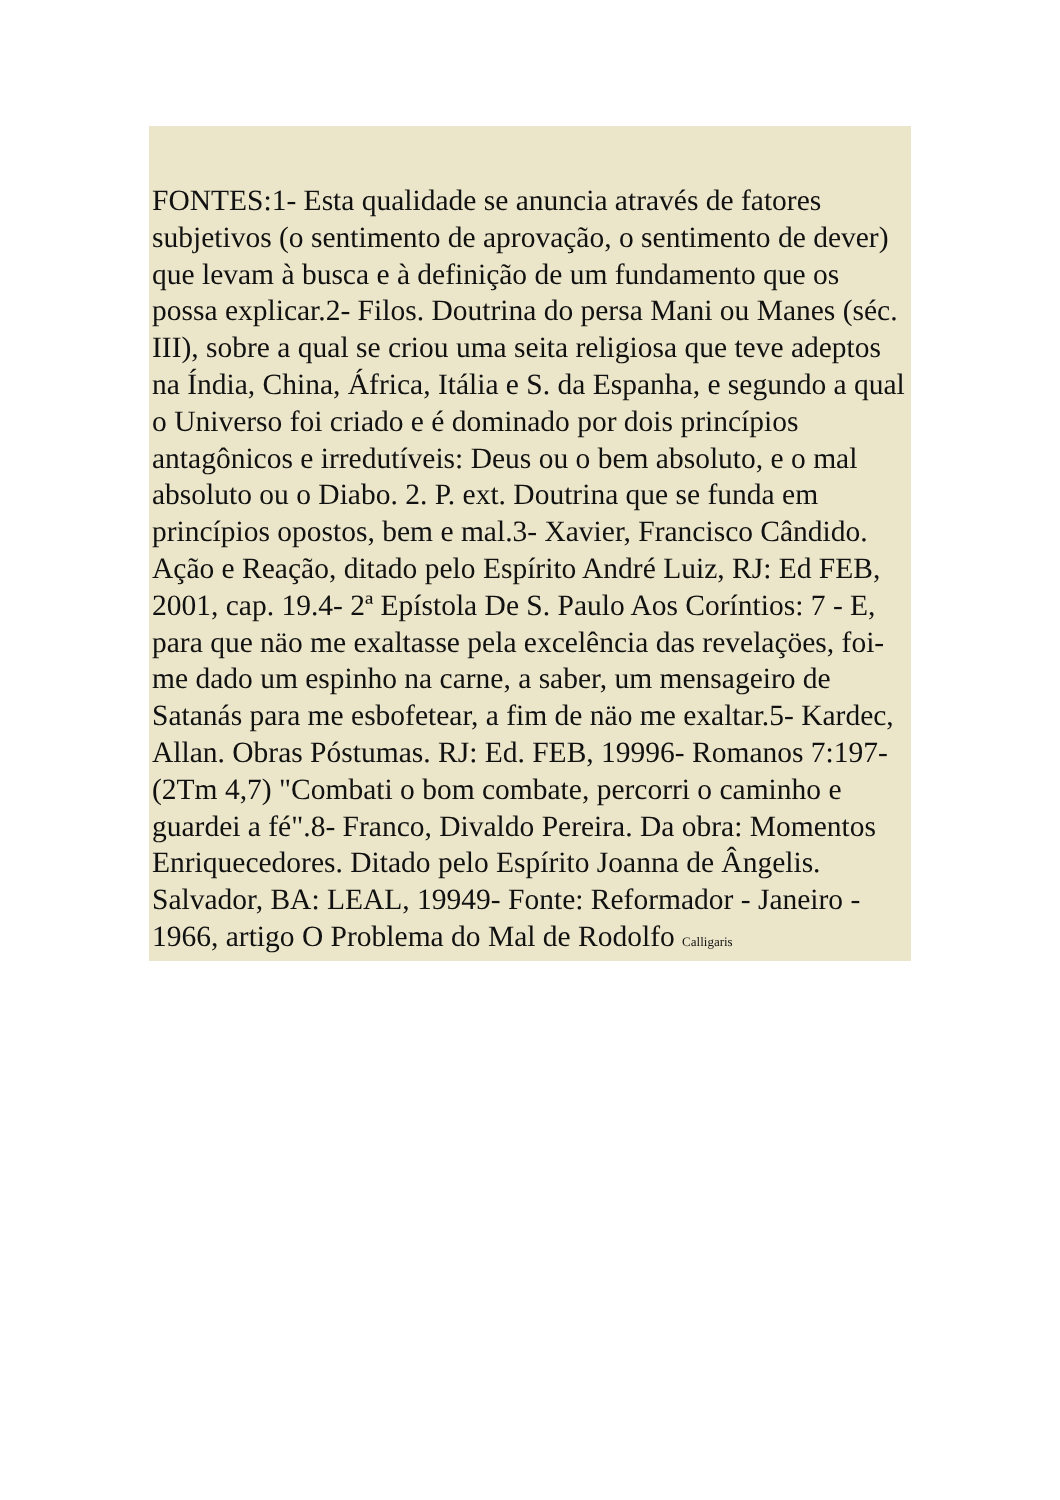FONTES:1- Esta qualidade se anuncia através de fatores subjetivos (o sentimento de aprovação, o sentimento de dever) que levam à busca e à definição de um fundamento que os possa explicar.2- Filos. Doutrina do persa Mani ou Manes (séc. III), sobre a qual se criou uma seita religiosa que teve adeptos na Índia, China, África, Itália e S. da Espanha, e segundo a qual o Universo foi criado e é dominado por dois princípios antagônicos e irredutíveis: Deus ou o bem absoluto, e o mal absoluto ou o Diabo. 2. P. ext. Doutrina que se funda em princípios opostos, bem e mal.3- Xavier, Francisco Cândido. Ação e Reação, ditado pelo Espírito André Luiz, RJ: Ed FEB, 2001, cap. 19.4- 2ª Epístola De S. Paulo Aos Coríntios: 7 - E, para que näo me exaltasse pela excelência das revelaçöes, foi-me dado um espinho na carne, a saber, um mensageiro de Satanás para me esbofetear, a fim de näo me exaltar.5- Kardec, Allan. Obras Póstumas. RJ: Ed. FEB, 19996- Romanos 7:197- (2Tm 4,7) "Combati o bom combate, percorri o caminho e guardei a fé".8- Franco, Divaldo Pereira. Da obra: Momentos Enriquecedores. Ditado pelo Espírito Joanna de Ângelis. Salvador, BA: LEAL, 19949- Fonte: Reformador - Janeiro - 1966, artigo O Problema do Mal de Rodolfo Calligaris